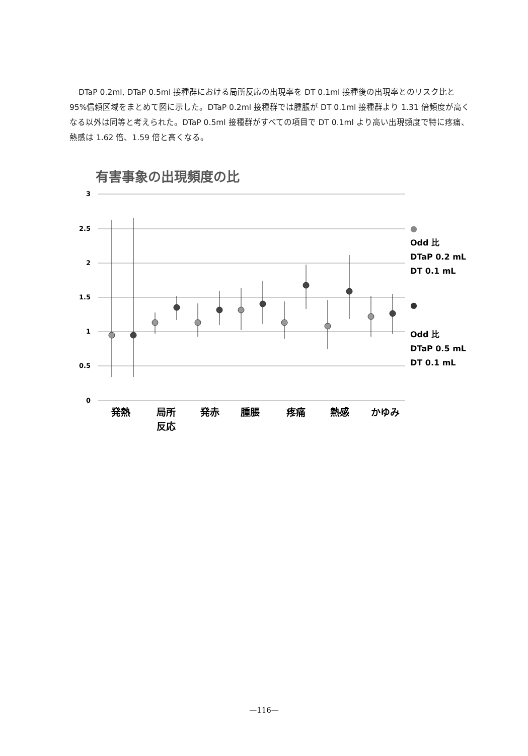DTaP 0.2ml, DTaP 0.5ml 接種群における局所反応の出現率を DT 0.1ml 接種後の出現率とのリスク比と 95%信頼区域をまとめて図に示した。DTaP 0.2ml 接種群では腫脹が DT 0.1ml 接種群より 1.31 倍頻度が高くなる以外は同等と考えられた。DTaP 0.5ml 接種群がすべての項目で DT 0.1ml より高い出現頻度で特に疼痛、熱感は 1.62 倍、1.59 倍と高くなる。
有害事象の出現頻度の比
3
2.5
2
1.5
1
0.5
0
発熱
局所
反応
発赤
腫脹
疼痛
熱感
かゆみ
●
Odd 比
DTaP 0.2 mL
DT 0.1 mL
●
Odd 比
DTaP 0.5 mL
DT 0.1 mL
—116—